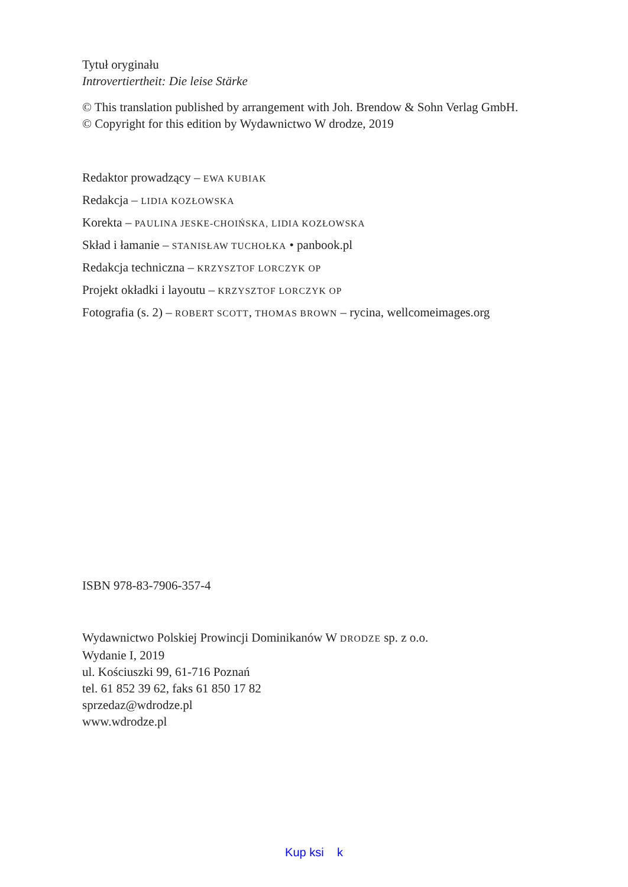Tytuł oryginału
Introvertiertheit: Die leise Stärke
© This translation published by arrangement with Joh. Brendow & Sohn Verlag GmbH.
© Copyright for this edition by Wydawnictwo W drodze, 2019
Redaktor prowadzący – EWA KUBIAK
Redakcja – LIDIA KOZŁOWSKA
Korekta – PAULINA JESKE-CHOIŃSKA, LIDIA KOZŁOWSKA
Skład i łamanie – STANISŁAW TUCHOŁKA • panbook.pl
Redakcja techniczna – KRZYSZTOF LORCZYK OP
Projekt okładki i layoutu – KRZYSZTOF LORCZYK OP
Fotografia (s. 2) – ROBERT SCOTT, THOMAS BROWN – rycina, wellcomeimages.org
ISBN 978-83-7906-357-4
Wydawnictwo Polskiej Prowincji Dominikanów W DRODZE sp. z o.o.
Wydanie I, 2019
ul. Kościuszki 99, 61-716 Poznań
tel. 61 852 39 62, faks 61 850 17 82
sprzedaz@wdrodze.pl
www.wdrodze.pl
Kup ksi k